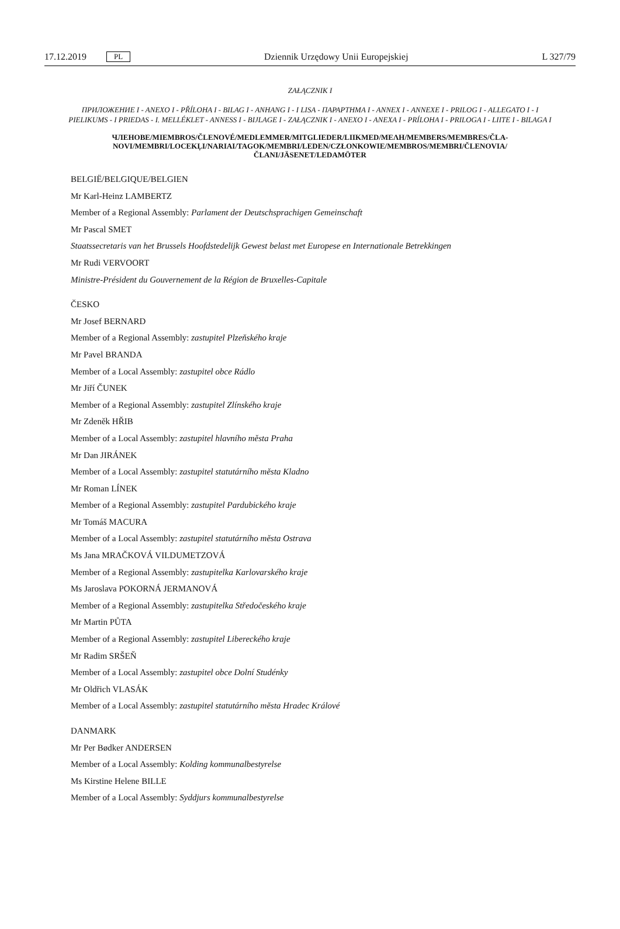17.12.2019 PL Dziennik Urzędowy Unii Europejskiej L 327/79
ZAŁĄCZNIK I
ПРИЛОЖЕНИЕ I - ANEXO I - PŘÍLOHA I - BILAG I - ANHANG I - I LISA - ΠΑΡΑΡΤΗΜΑ I - ANNEX I - ANNEXE I - PRILOG I - ALLEGATO I - I PIELIKUMS - I PRIEDAS - I. MELLÉKLET - ANNESS I - BIJLAGE I - ZAŁĄCZNIK I - ANEXO I - ANEXA I - PRÍLOHA I - PRILOGA I - LIITE I - BILAGA I
ЧЛЕНОВЕ/MIEMBROS/ČLENOVÉ/MEDLEMMER/MITGLIEDER/LIIKMED/ΜΕΛΗ/MEMBERS/MEMBRES/ČLA-NOVI/MEMBRI/LOCEKĻI/NARIAI/TAGOK/MEMBRI/LEDEN/CZŁONKOWIE/MEMBROS/MEMBRI/ČLENOVIA/ČLANI/JÄSENET/LEDAMÖTER
BELGIË/BELGIQUE/BELGIEN
Mr Karl-Heinz LAMBERTZ
Member of a Regional Assembly: Parlament der Deutschsprachigen Gemeinschaft
Mr Pascal SMET
Staatssecretaris van het Brussels Hoofdstedelijk Gewest belast met Europese en Internationale Betrekkingen
Mr Rudi VERVOORT
Ministre-Président du Gouvernement de la Région de Bruxelles-Capitale
ČESKO
Mr Josef BERNARD
Member of a Regional Assembly: zastupitel Plzeňského kraje
Mr Pavel BRANDA
Member of a Local Assembly: zastupitel obce Rádlo
Mr Jiří ČUNEK
Member of a Regional Assembly: zastupitel Zlínského kraje
Mr Zdeněk HŘIB
Member of a Local Assembly: zastupitel hlavního města Praha
Mr Dan JIRÁNEK
Member of a Local Assembly: zastupitel statutárního města Kladno
Mr Roman LÍNEK
Member of a Regional Assembly: zastupitel Pardubického kraje
Mr Tomáš MACURA
Member of a Local Assembly: zastupitel statutárního města Ostrava
Ms Jana MRAČKOVÁ VILDUMETZOVÁ
Member of a Regional Assembly: zastupitelka Karlovarského kraje
Ms Jaroslava POKORNÁ JERMANOVÁ
Member of a Regional Assembly: zastupitelka Středočeského kraje
Mr Martin PŮTA
Member of a Regional Assembly: zastupitel Libereckého kraje
Mr Radim SRŠEŇ
Member of a Local Assembly: zastupitel obce Dolní Studénky
Mr Oldřich VLASÁK
Member of a Local Assembly: zastupitel statutárního města Hradec Králové
DANMARK
Mr Per Bødker ANDERSEN
Member of a Local Assembly: Kolding kommunalbestyrelse
Ms Kirstine Helene BILLE
Member of a Local Assembly: Syddjurs kommunalbestyrelse